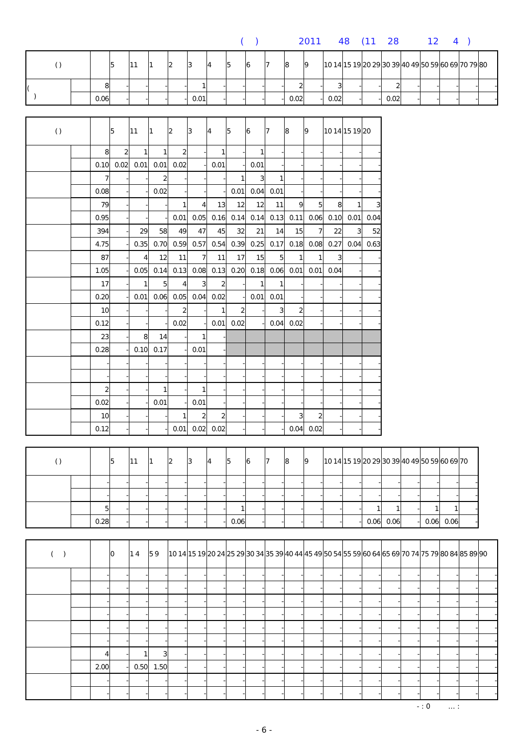( ) 2011 48 (11 28 12 4 )
| ( ) | | | 5 | 11 | 1 | 2 | 3 | 4 | 5 | 6 | 7 | 8 | 9 | 10 14 | 15 19 | 20 29 | 30 39 | 40 49 | 50 59 | 60 69 | 70 79 | 80 |
| --- | --- | --- | --- | --- | --- | --- | --- | --- | --- | --- | --- | --- | --- | --- | --- | --- | --- | --- | --- | --- | --- | --- |
| ( ) | | 8 | - | - | - | - | 1 | - | - | - | - | 2 | - | 3 | - | - | 2 | - | - | - | - | - |
| | | 0.06 | - | - | - | - | 0.01 | - | - | - | - | 0.02 | - | 0.02 | - | - | 0.02 | - | - | - | - | - |
| ( ) | | | 5 | 11 | 1 | 2 | 3 | 4 | 5 | 6 | 7 | 8 | 9 | 10 14 | 15 19 | 20 |
| --- | --- | --- | --- | --- | --- | --- | --- | --- | --- | --- | --- | --- | --- | --- | --- | --- |
| | | 8 | 2 | 1 | 1 | 2 | - | 1 | - | 1 | - | - | - | - | - | - |
| | | 0.10 | 0.02 | 0.01 | 0.01 | 0.02 | - | 0.01 | - | 0.01 | - | - | - | - | - | - |
| | | 7 | - | - | 2 | - | - | - | 1 | 3 | 1 | - | - | - | - | - |
| | | 0.08 | - | - | 0.02 | - | - | - | 0.01 | 0.04 | 0.01 | - | - | - | - | - |
| | | 79 | - | - | - | 1 | 4 | 13 | 12 | 12 | 11 | 9 | 5 | 8 | 1 | 3 |
| | | 0.95 | - | - | - | 0.01 | 0.05 | 0.16 | 0.14 | 0.14 | 0.13 | 0.11 | 0.06 | 0.10 | 0.01 | 0.04 |
| | | 394 | - | 29 | 58 | 49 | 47 | 45 | 32 | 21 | 14 | 15 | 7 | 22 | 3 | 52 |
| | | 4.75 | - | 0.35 | 0.70 | 0.59 | 0.57 | 0.54 | 0.39 | 0.25 | 0.17 | 0.18 | 0.08 | 0.27 | 0.04 | 0.63 |
| | | 87 | - | 4 | 12 | 11 | 7 | 11 | 17 | 15 | 5 | 1 | 1 | 3 | - | - |
| | | 1.05 | - | 0.05 | 0.14 | 0.13 | 0.08 | 0.13 | 0.20 | 0.18 | 0.06 | 0.01 | 0.01 | 0.04 | - | - |
| | | 17 | - | 1 | 5 | 4 | 3 | 2 | - | 1 | 1 | - | - | - | - | - |
| | | 0.20 | - | 0.01 | 0.06 | 0.05 | 0.04 | 0.02 | - | 0.01 | 0.01 | - | - | - | - | - |
| | | 10 | - | - | - | 2 | - | 1 | 2 | - | 3 | 2 | - | - | - | - |
| | | 0.12 | - | - | - | 0.02 | - | 0.01 | 0.02 | - | 0.04 | 0.02 | - | - | - | - |
| | | 23 | - | 8 | 14 | - | 1 | - | | | | | | | | |
| | | 0.28 | - | 0.10 | 0.17 | - | 0.01 | - | | | | | | | | |
| | | - | - | - | - | - | - | - | - | - | - | - | - | - | - | - |
| | | - | - | - | - | - | - | - | - | - | - | - | - | - | - | - |
| | | 2 | - | - | 1 | - | 1 | - | - | - | - | - | - | - | - | - |
| | | 0.02 | - | - | 0.01 | - | 0.01 | - | - | - | - | - | - | - | - | - |
| | | 10 | - | - | - | 1 | 2 | 2 | - | - | - | 3 | 2 | - | - | - |
| | | 0.12 | - | - | - | 0.01 | 0.02 | 0.02 | - | - | - | 0.04 | 0.02 | - | - | - |
| ( ) | | | 5 | 11 | 1 | 2 | 3 | 4 | 5 | 6 | 7 | 8 | 9 | 10 14 | 15 19 | 20 29 | 30 39 | 40 49 | 50 59 | 60 69 | 70 |
| --- | --- | --- | --- | --- | --- | --- | --- | --- | --- | --- | --- | --- | --- | --- | --- | --- | --- | --- | --- | --- | --- |
| | | - | - | - | - | - | - | - | - | - | - | - | - | - | - | - | - | - | - | - | - |
| | | - | - | - | - | - | - | - | - | - | - | - | - | - | - | - | - | - | - | - | - |
| | | 5 | - | - | - | - | - | - | 1 | - | - | - | - | - | - | 1 | 1 | - | 1 | 1 | - |
| | | 0.28 | - | - | - | - | - | - | 0.06 | - | - | - | - | - | - | 0.06 | 0.06 | - | 0.06 | 0.06 | - |
| ( ) | | | 0 | 1 4 | 5 9 | 10 14 | 15 19 | 20 24 | 25 29 | 30 34 | 35 39 | 40 44 | 45 49 | 50 54 | 55 59 | 60 64 | 65 69 | 70 74 | 75 79 | 80 84 | 85 89 | 90 |
| --- | --- | --- | --- | --- | --- | --- | --- | --- | --- | --- | --- | --- | --- | --- | --- | --- | --- | --- | --- | --- | --- | --- |
| | | - | - | - | - | - | - | - | - | - | - | - | - | - | - | - | - | - | - | - | - | - |
| | | - | - | - | - | - | - | - | - | - | - | - | - | - | - | - | - | - | - | - | - | - |
| | | - | - | - | - | - | - | - | - | - | - | - | - | - | - | - | - | - | - | - | - | - |
| | | - | - | - | - | - | - | - | - | - | - | - | - | - | - | - | - | - | - | - | - | - |
| | | - | - | - | - | - | - | - | - | - | - | - | - | - | - | - | - | - | - | - | - | - |
| | | - | - | - | - | - | - | - | - | - | - | - | - | - | - | - | - | - | - | - | - | - |
| | | 4 | - | 1 | 3 | - | - | - | - | - | - | - | - | - | - | - | - | - | - | - | - | - |
| | | 2.00 | - | 0.50 | 1.50 | - | - | - | - | - | - | - | - | - | - | - | - | - | - | - | - | - |
| | | - | - | - | - | - | - | - | - | - | - | - | - | - | - | - | - | - | - | - | - | - |
| | | - | - | - | - | - | - | - | - | - | - | - | - | - | - | - | - | - | - | - | - | - |
- : 0 … :
- 6 -